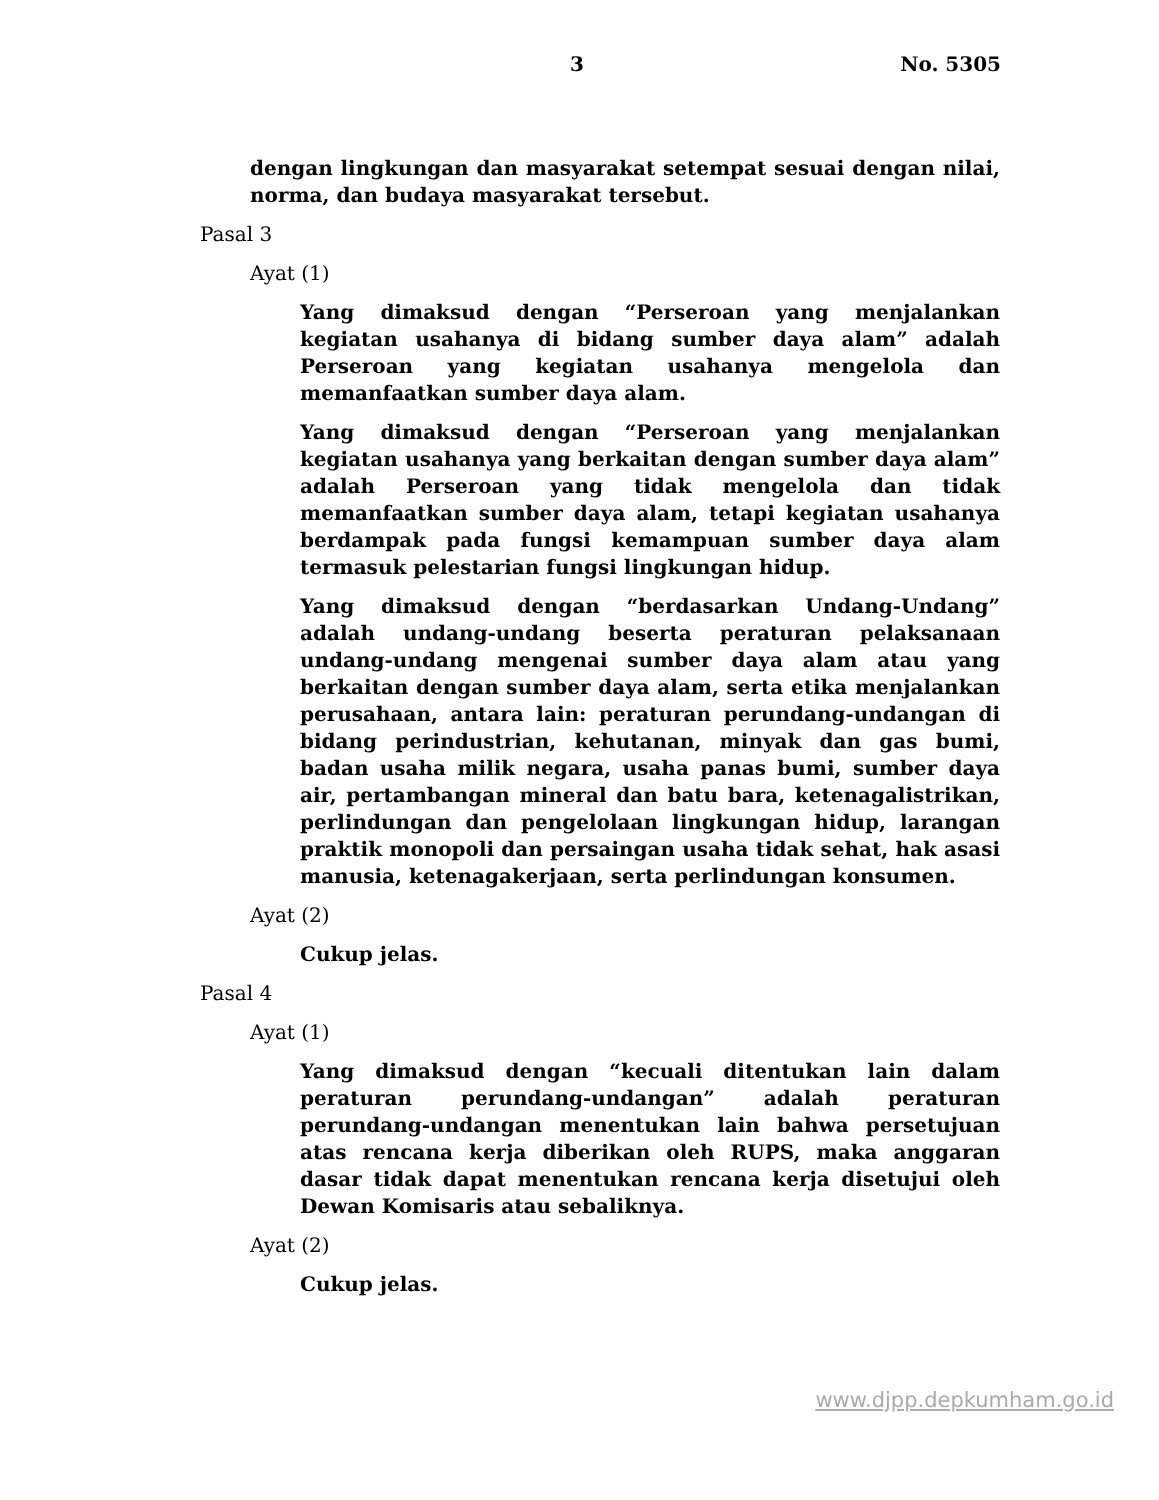3 No. 5305
dengan lingkungan dan masyarakat setempat sesuai dengan nilai, norma, dan budaya masyarakat tersebut.
Pasal 3
Ayat (1)
Yang dimaksud dengan “Perseroan yang menjalankan kegiatan usahanya di bidang sumber daya alam” adalah Perseroan yang kegiatan usahanya mengelola dan memanfaatkan sumber daya alam.
Yang dimaksud dengan “Perseroan yang menjalankan kegiatan usahanya yang berkaitan dengan sumber daya alam” adalah Perseroan yang tidak mengelola dan tidak memanfaatkan sumber daya alam, tetapi kegiatan usahanya berdampak pada fungsi kemampuan sumber daya alam termasuk pelestarian fungsi lingkungan hidup.
Yang dimaksud dengan “berdasarkan Undang-Undang” adalah undang-undang beserta peraturan pelaksanaan undang-undang mengenai sumber daya alam atau yang berkaitan dengan sumber daya alam, serta etika menjalankan perusahaan, antara lain: peraturan perundang-undangan di bidang perindustrian, kehutanan, minyak dan gas bumi, badan usaha milik negara, usaha panas bumi, sumber daya air, pertambangan mineral dan batu bara, ketenagalistrikan, perlindungan dan pengelolaan lingkungan hidup, larangan praktik monopoli dan persaingan usaha tidak sehat, hak asasi manusia, ketenagakerjaan, serta perlindungan konsumen.
Ayat (2)
Cukup jelas.
Pasal 4
Ayat (1)
Yang dimaksud dengan “kecuali ditentukan lain dalam peraturan perundang-undangan” adalah peraturan perundang-undangan menentukan lain bahwa persetujuan atas rencana kerja diberikan oleh RUPS, maka anggaran dasar tidak dapat menentukan rencana kerja disetujui oleh Dewan Komisaris atau sebaliknya.
Ayat (2)
Cukup jelas.
www.djpp.depkumham.go.id